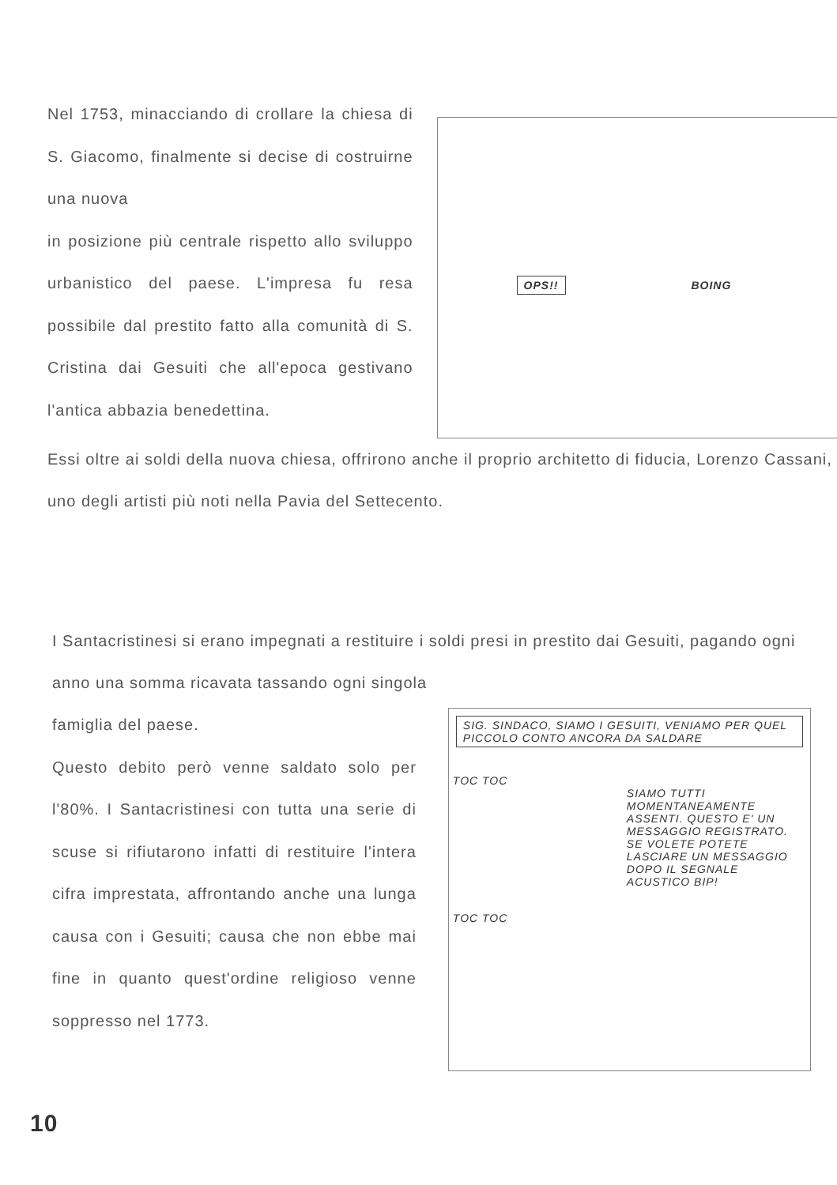Nel 1753, minacciando di crollare la chiesa di S. Giacomo, finalmente si decise di costruirne una nuova
in posizione più centrale rispetto allo sviluppo urbanistico del paese. L'impresa fu resa possibile dal prestito fatto alla comunità di S. Cristina dai Gesuiti che all'epoca gestivano l'antica abbazia benedettina.
OPS!! BOING
Essi oltre ai soldi della nuova chiesa, offrirono anche il proprio architetto di fiducia, Lorenzo Cassani, uno degli artisti più noti nella Pavia del Settecento.
I Santacristinesi si erano impegnati a restituire i soldi presi in prestito dai Gesuiti, pagando ogni anno una somma ricavata tassando ogni singola
famiglia del paese.
Questo debito però venne saldato solo per l'80%. I Santacristinesi con tutta una serie di scuse si rifiutarono infatti di restituire l'intera cifra imprestata, affrontando anche una lunga causa con i Gesuiti; causa che non ebbe mai fine in quanto quest'ordine religioso venne soppresso nel 1773.
SIG. SINDACO, SIAMO I GESUITI, VENIAMO PER QUEL PICCOLO CONTO ANCORA DA SALDARE
TOC TOC
SIAMO TUTTI MOMENTANEAMENTE ASSENTI. QUESTO E' UN MESSAGGIO REGISTRATO. SE VOLETE POTETE LASCIARE UN MESSAGGIO DOPO IL SEGNALE ACUSTICO BIP!
TOC TOC
10